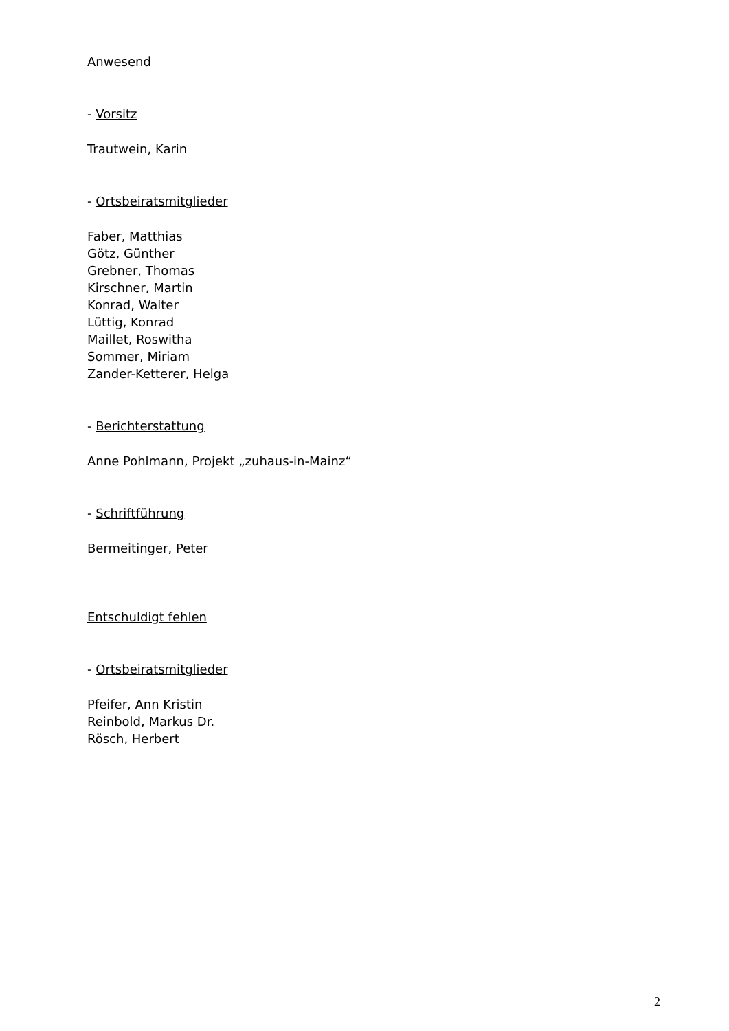Anwesend
- Vorsitz
Trautwein, Karin
- Ortsbeiratsmitglieder
Faber, Matthias
Götz, Günther
Grebner, Thomas
Kirschner, Martin
Konrad, Walter
Lüttig, Konrad
Maillet, Roswitha
Sommer, Miriam
Zander-Ketterer, Helga
- Berichterstattung
Anne Pohlmann, Projekt „zuhaus-in-Mainz“
- Schriftführung
Bermeitinger, Peter
Entschuldigt fehlen
- Ortsbeiratsmitglieder
Pfeifer, Ann Kristin
Reinbold, Markus Dr.
Rösch, Herbert
2